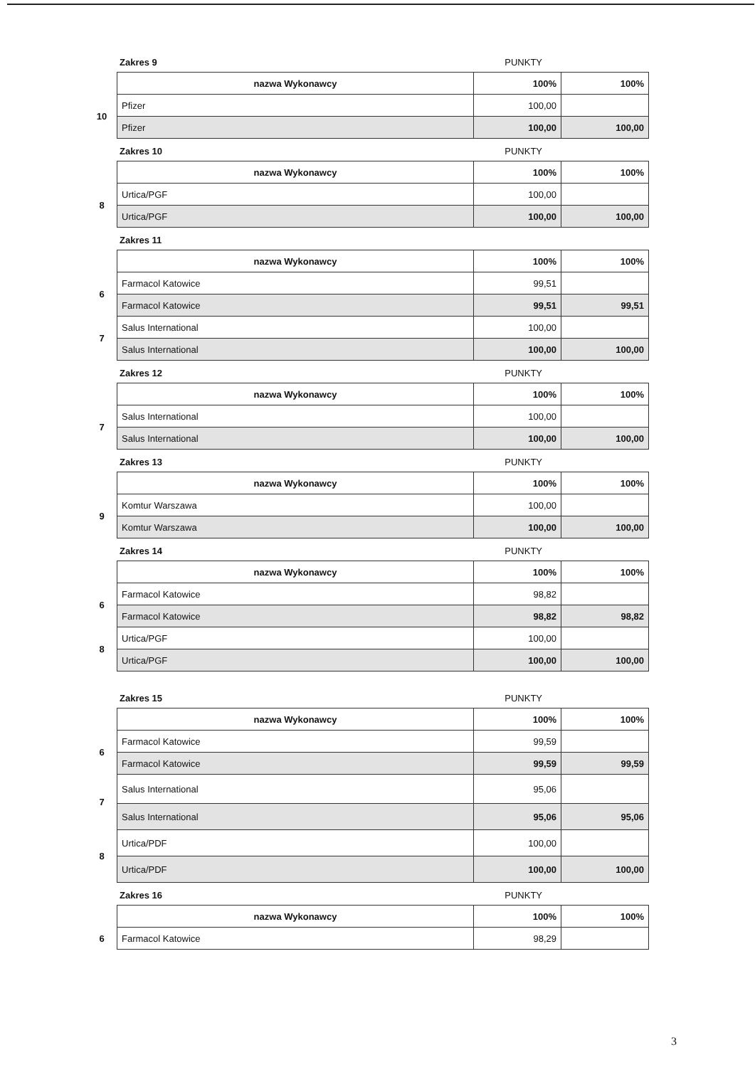Zakres 9 PUNKTY
| | nazwa Wykonawcy | 100% | 100% |
| 10 | Pfizer | 100,00 | |
| | Pfizer | 100,00 | 100,00 |
Zakres 10 PUNKTY
| | nazwa Wykonawcy | 100% | 100% |
| 8 | Urtica/PGF | 100,00 | |
| | Urtica/PGF | 100,00 | 100,00 |
Zakres 11
| | nazwa Wykonawcy | 100% | 100% |
| 6 | Farmacol Katowice | 99,51 | |
| | Farmacol Katowice | 99,51 | 99,51 |
| 7 | Salus International | 100,00 | |
| | Salus International | 100,00 | 100,00 |
Zakres 12 PUNKTY
| | nazwa Wykonawcy | 100% | 100% |
| 7 | Salus International | 100,00 | |
| | Salus International | 100,00 | 100,00 |
Zakres 13 PUNKTY
| | nazwa Wykonawcy | 100% | 100% |
| 9 | Komtur Warszawa | 100,00 | |
| | Komtur Warszawa | 100,00 | 100,00 |
Zakres 14 PUNKTY
| | nazwa Wykonawcy | 100% | 100% |
| 6 | Farmacol Katowice | 98,82 | |
| | Farmacol Katowice | 98,82 | 98,82 |
| 8 | Urtica/PGF | 100,00 | |
| | Urtica/PGF | 100,00 | 100,00 |
Zakres 15 PUNKTY
| | nazwa Wykonawcy | 100% | 100% |
| 6 | Farmacol Katowice | 99,59 | |
| | Farmacol Katowice | 99,59 | 99,59 |
| 7 | Salus International | 95,06 | |
| | Salus International | 95,06 | 95,06 |
| 8 | Urtica/PDF | 100,00 | |
| | Urtica/PDF | 100,00 | 100,00 |
Zakres 16 PUNKTY
| | nazwa Wykonawcy | 100% | 100% |
| 6 | Farmacol Katowice | 98,29 | |
3